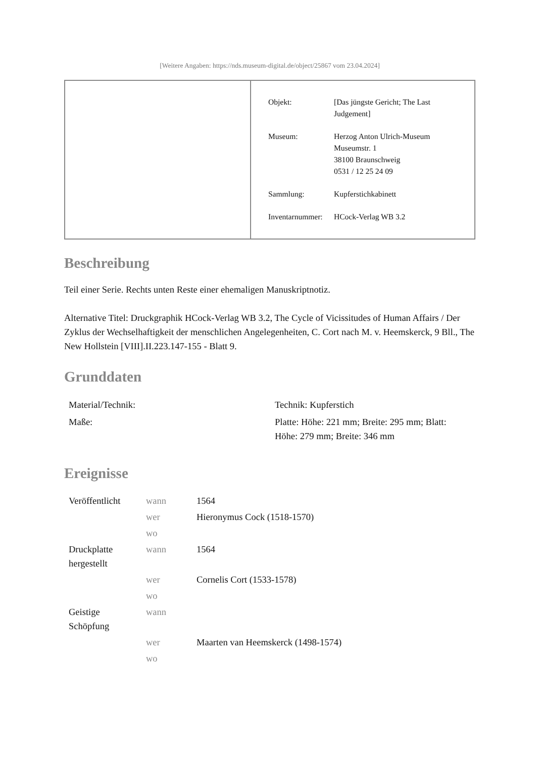[Weitere Angaben: https://nds.museum-digital.de/object/25867 vom 23.04.2024]
| Objekt: | [Das jüngste Gericht; The Last Judgement] |
| Museum: | Herzog Anton Ulrich-Museum Museumstr. 1 38100 Braunschweig 0531 / 12 25 24 09 |
| Sammlung: | Kupferstichkabinett |
| Inventarnummer: | HCock-Verlag WB 3.2 |
Beschreibung
Teil einer Serie. Rechts unten Reste einer ehemaligen Manuskriptnotiz.
Alternative Titel: Druckgraphik HCock-Verlag WB 3.2, The Cycle of Vicissitudes of Human Affairs / Der Zyklus der Wechselhaftigkeit der menschlichen Angelegenheiten, C. Cort nach M. v. Heemskerck, 9 Bll., The New Hollstein [VIII].II.223.147-155 - Blatt 9.
Grunddaten
| Material/Technik: | Technik: Kupferstich |
| Maße: | Platte: Höhe: 221 mm; Breite: 295 mm; Blatt: Höhe: 279 mm; Breite: 346 mm |
Ereignisse
| Veröffentlicht | wann | 1564 |
| | wer | Hieronymus Cock (1518-1570) |
| | wo | |
| Druckplatte hergestellt | wann | 1564 |
| | wer | Cornelis Cort (1533-1578) |
| | wo | |
| Geistige Schöpfung | wann | |
| | wer | Maarten van Heemskerck (1498-1574) |
| | wo | |